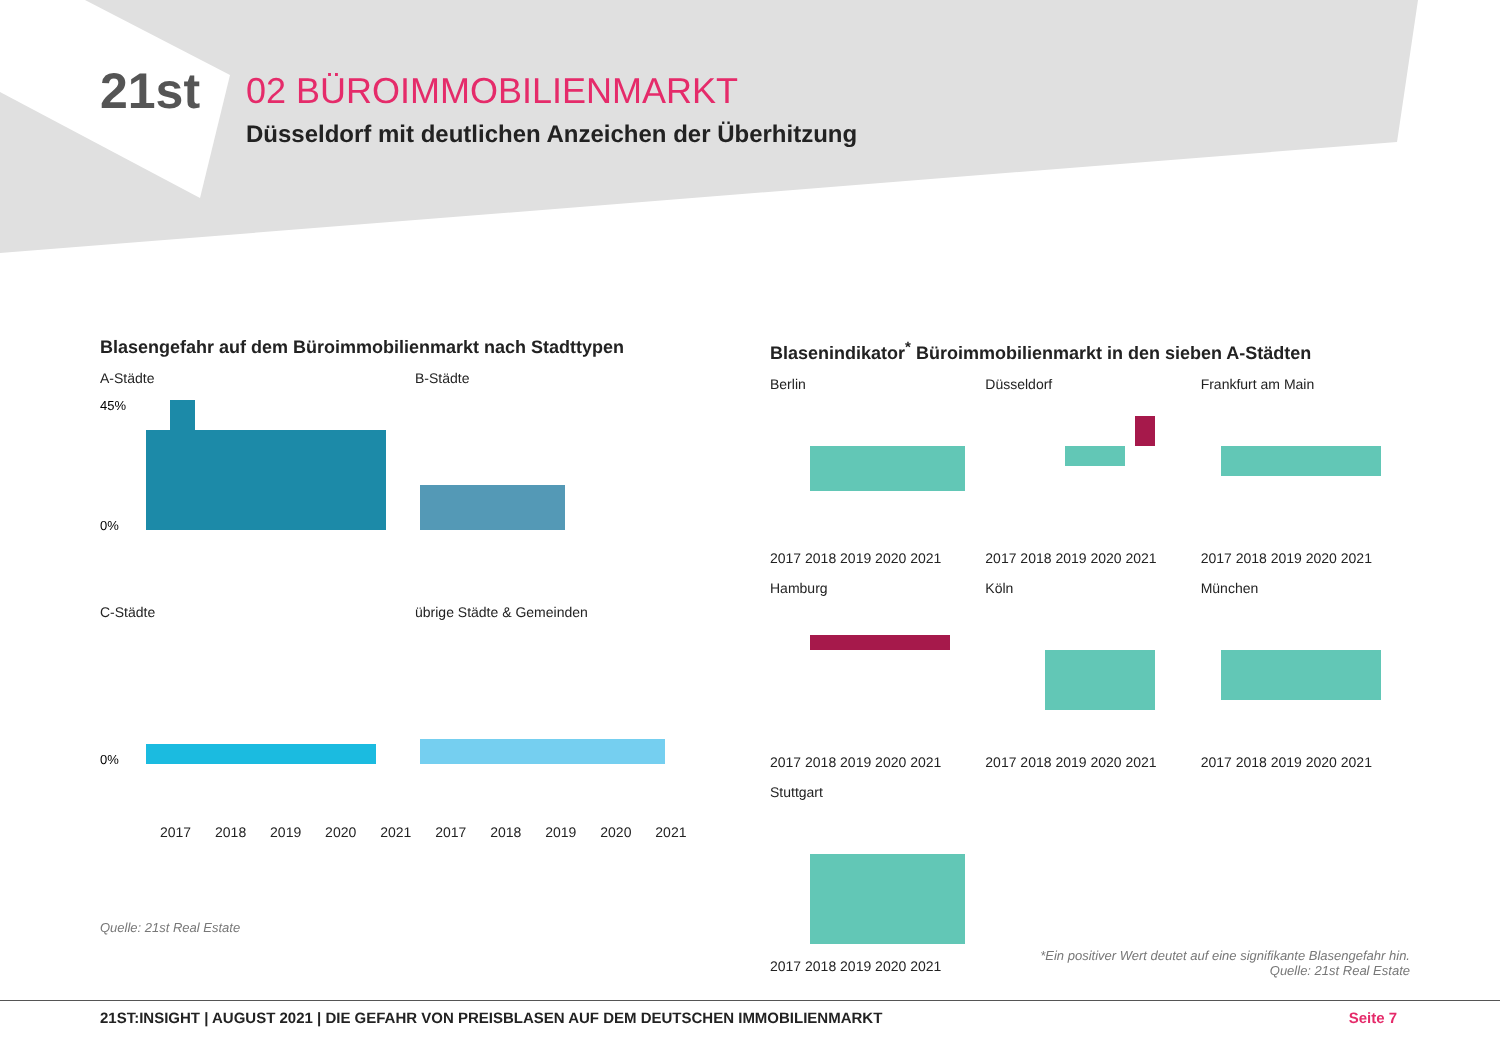21st
02 BÜROIMMOBILIENMARKT
Düsseldorf mit deutlichen Anzeichen der Überhitzung
Blasengefahr auf dem Büroimmobilienmarkt nach Stadttypen
A-Städte
45%
0%
B-Städte
C-Städte
0%
übrige Städte & Gemeinden
2017 2018 2019 2020 2021 2017 2018 2019 2020 2021
Quelle: 21st Real Estate
Blasenindikator<sup>*</sup> Büroimmobilienmarkt in den sieben A-Städten
Berlin
2017 2018 2019 2020 2021
Düsseldorf
2017 2018 2019 2020 2021
Frankfurt am Main
2017 2018 2019 2020 2021
Hamburg
2017 2018 2019 2020 2021
Köln
2017 2018 2019 2020 2021
München
2017 2018 2019 2020 2021
Stuttgart
2017 2018 2019 2020 2021
*Ein positiver Wert deutet auf eine signifikante Blasengefahr hin.
Quelle: 21st Real Estate
21ST:INSIGHT | AUGUST 2021 | DIE GEFAHR VON PREISBLASEN AUF DEM DEUTSCHEN IMMOBILIENMARKT Seite 7